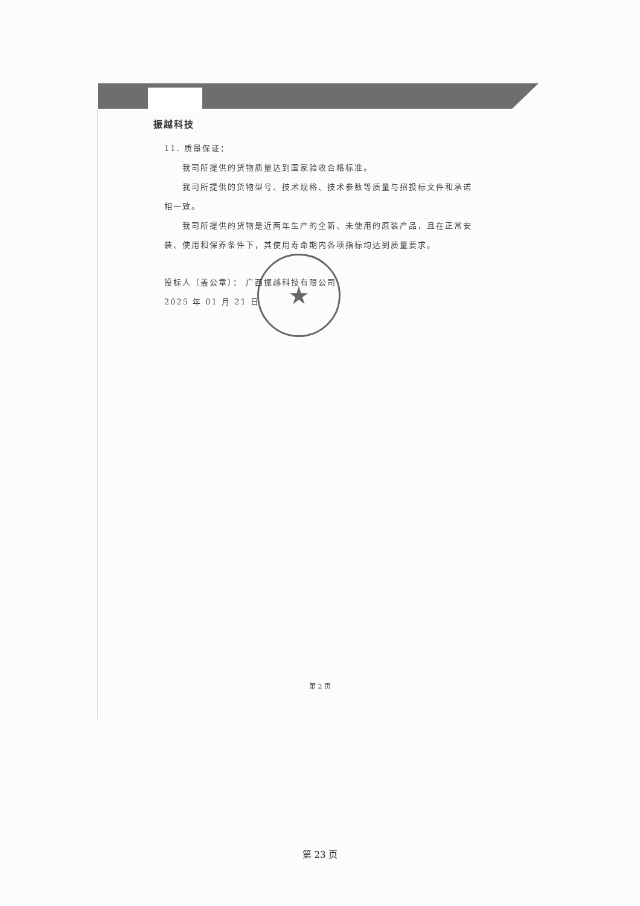振越科技
11. 质量保证：
我司所提供的货物质量达到国家验收合格标准。
我司所提供的货物型号、技术规格、技术参数等质量与招投标文件和承诺相一致。
我司所提供的货物是近两年生产的全新、未使用的原装产品，且在正常安装、使用和保养条件下，其使用寿命期内各项指标均达到质量要求。
投标人（盖公章）： 广西振越科技有限公司
2025 年 01 月 21 日
★
第 2 页
第 23 页